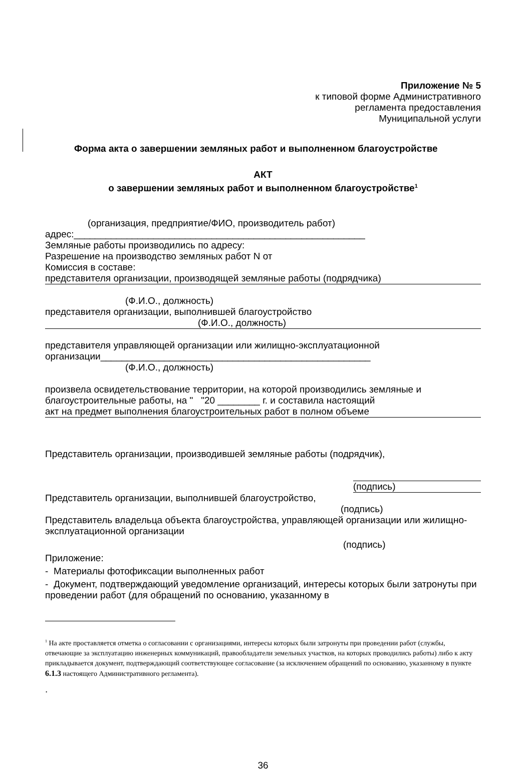Приложение № 5
к типовой форме Административного
регламента предоставления
Муниципальной услуги
Форма акта о завершении земляных работ и выполненном благоустройстве
АКТ
о завершении земляных работ и выполненном благоустройстве<sup>1</sup>
(организация, предприятие/ФИО, производитель работ)
адрес:_______________________________________________________
Земляные работы производились по адресу:
Разрешение на производство земляных работ N от
Комиссия в составе:
представителя организации, производящей земляные работы (подрядчика)
(Ф.И.О., должность)
представителя организации, выполнившей благоустройство
(Ф.И.О., должность)
представителя управляющей организации или жилищно-эксплуатационной организации___________________________________________________
(Ф.И.О., должность)
произвела освидетельствование территории, на которой производились земляные и благоустроительные работы, на " "20 ________ г. и составила настоящий
акт на предмет выполнения благоустроительных работ в полном объеме
Представитель организации, производившей земляные работы (подрядчик),
(подпись)
Представитель организации, выполнившей благоустройство,
(подпись)
Представитель владельца объекта благоустройства, управляющей организации или жилищно-эксплуатационной организации
(подпись)
Приложение:
- Материалы фотофиксации выполненных работ
- Документ, подтверждающий уведомление организаций, интересы которых были затронуты при проведении работ (для обращений по основанию, указанному в
<sup>1</sup> На акте проставляется отметка о согласовании с организациями, интересы которых были затронуты при проведении работ (службы, отвечающие за эксплуатацию инженерных коммуникаций, правообладатели земельных участков, на которых проводились работы) либо к акту прикладывается документ, подтверждающий соответствующее согласование (за исключением обращений по основанию, указанному в пункте 6.1.3 настоящего Административного регламента).
.
36